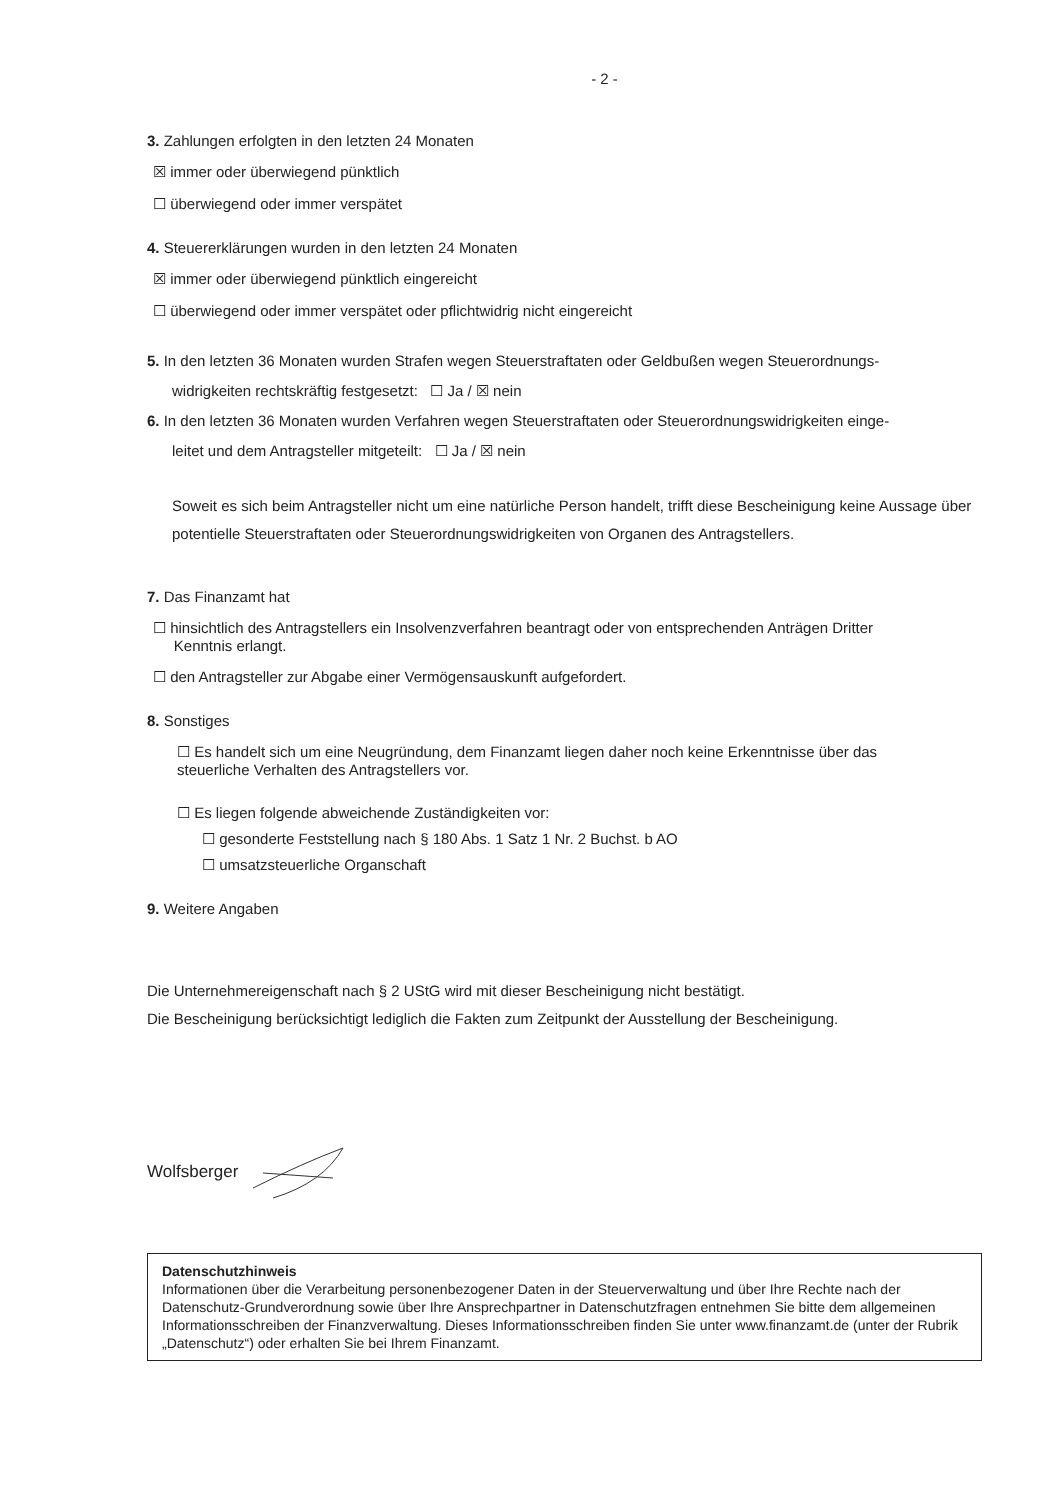- 2 -
3. Zahlungen erfolgten in den letzten 24 Monaten
☒ immer oder überwiegend pünktlich
☐ überwiegend oder immer verspätet
4. Steuererklärungen wurden in den letzten 24 Monaten
☒ immer oder überwiegend pünktlich eingereicht
☐ überwiegend oder immer verspätet oder pflichtwidrig nicht eingereicht
5. In den letzten 36 Monaten wurden Strafen wegen Steuerstraftaten oder Geldbußen wegen Steuerordnungs-
widrigkeiten rechtskräftig festgesetzt: ☐ Ja / ☒ nein
6. In den letzten 36 Monaten wurden Verfahren wegen Steuerstraftaten oder Steuerordnungswidrigkeiten einge-
leitet und dem Antragsteller mitgeteilt: ☐ Ja / ☒ nein
Soweit es sich beim Antragsteller nicht um eine natürliche Person handelt, trifft diese Bescheinigung keine Aussage über potentielle Steuerstraftaten oder Steuerordnungswidrigkeiten von Organen des Antragstellers.
7. Das Finanzamt hat
☐ hinsichtlich des Antragstellers ein Insolvenzverfahren beantragt oder von entsprechenden Anträgen Dritter
Kenntnis erlangt.
☐ den Antragsteller zur Abgabe einer Vermögensauskunft aufgefordert.
8. Sonstiges
☐ Es handelt sich um eine Neugründung, dem Finanzamt liegen daher noch keine Erkenntnisse über das
steuerliche Verhalten des Antragstellers vor.
☐ Es liegen folgende abweichende Zuständigkeiten vor:
☐ gesonderte Feststellung nach § 180 Abs. 1 Satz 1 Nr. 2 Buchst. b AO
☐ umsatzsteuerliche Organschaft
9. Weitere Angaben
Die Unternehmereigenschaft nach § 2 UStG wird mit dieser Bescheinigung nicht bestätigt.
Die Bescheinigung berücksichtigt lediglich die Fakten zum Zeitpunkt der Ausstellung der Bescheinigung.
Wolfsberger
Datenschutzhinweis
Informationen über die Verarbeitung personenbezogener Daten in der Steuerverwaltung und über Ihre Rechte nach der Datenschutz-Grundverordnung sowie über Ihre Ansprechpartner in Datenschutzfragen entnehmen Sie bitte dem allgemeinen Informationsschreiben der Finanzverwaltung. Dieses Informationsschreiben finden Sie unter www.finanzamt.de (unter der Rubrik „Datenschutz“) oder erhalten Sie bei Ihrem Finanzamt.